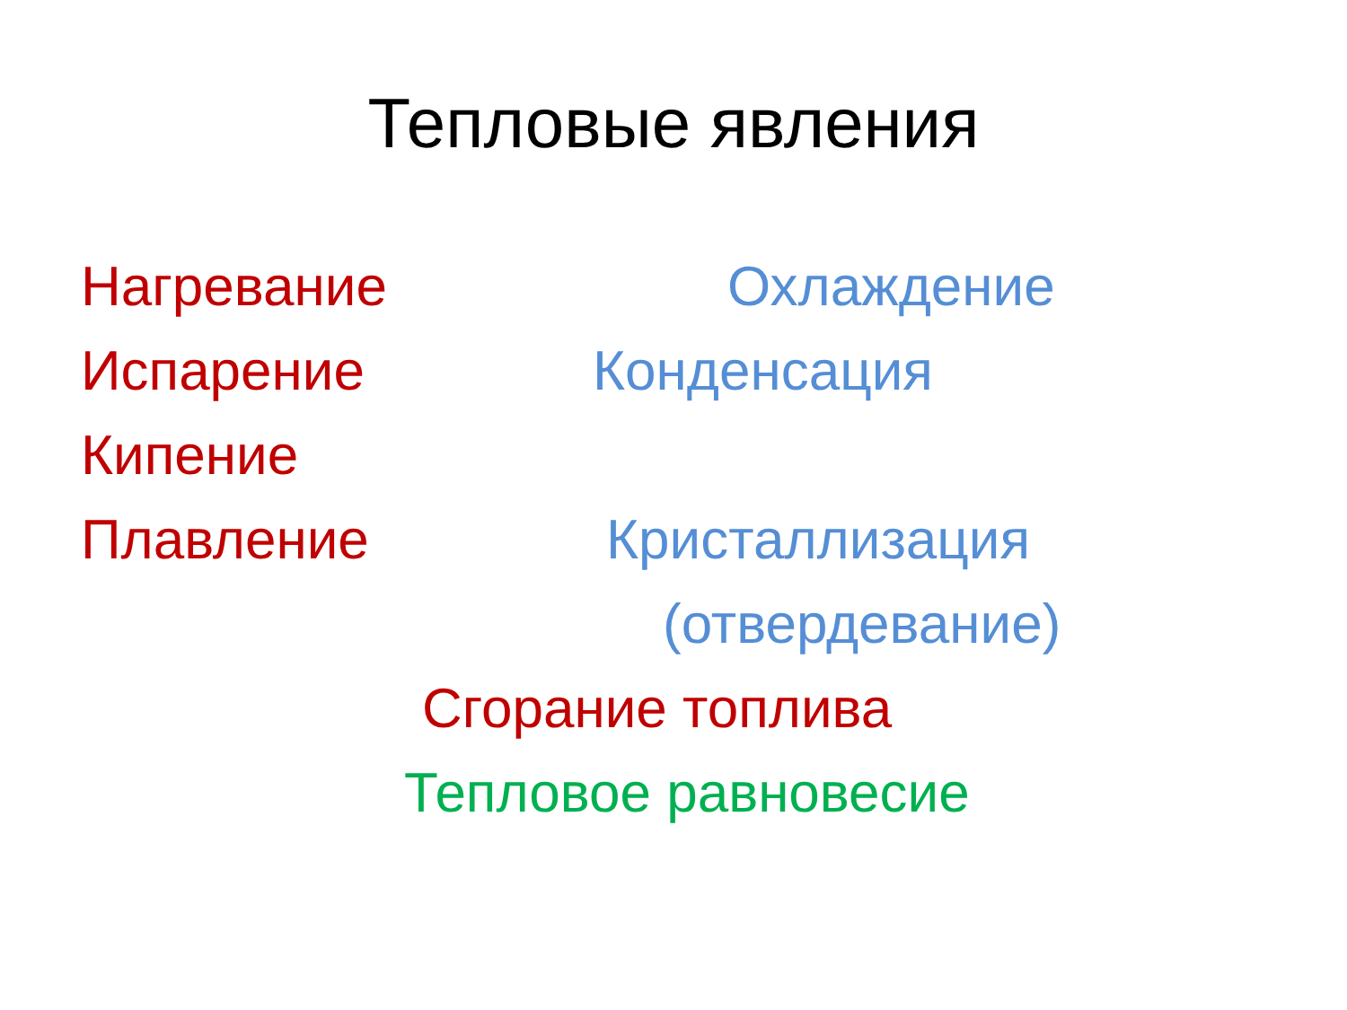Тепловые явления
Нагревание Охлаждение
Испарение Конденсация
Кипение Плавление Кристаллизация (отвердевание)
Сгорание топлива
Тепловое равновесие